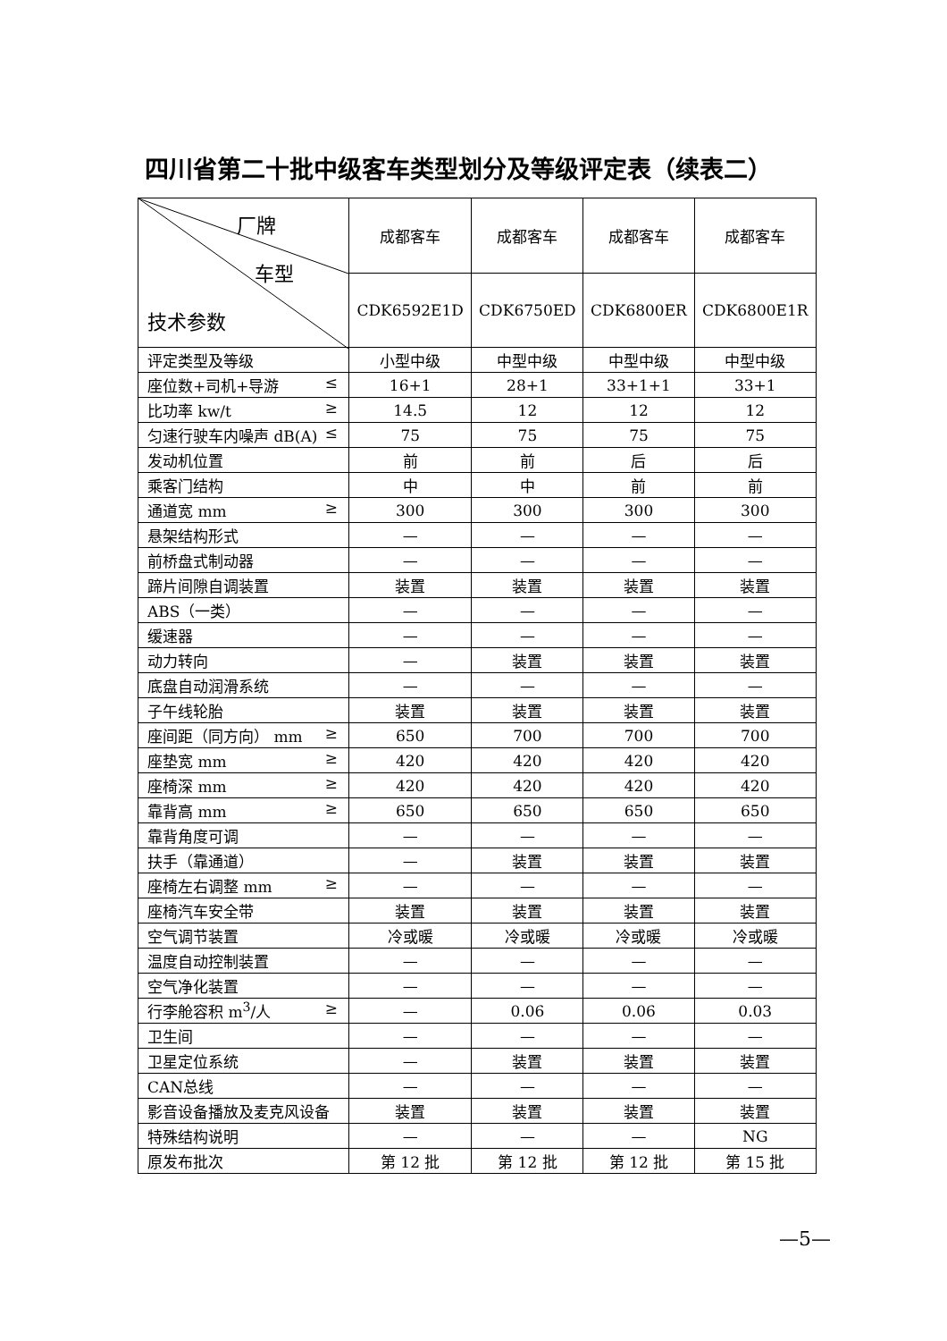四川省第二十批中级客车类型划分及等级评定表（续表二）
| 厂牌 车型 技术参数 | 成都客车 | 成都客车 | 成都客车 | 成都客车 |
| --- | --- | --- | --- | --- |
| | CDK6592E1D | CDK6750ED | CDK6800ER | CDK6800E1R |
| 评定类型及等级 | 小型中级 | 中型中级 | 中型中级 | 中型中级 |
| 座位数+司机+导游 ≤ | 16+1 | 28+1 | 33+1+1 | 33+1 |
| 比功率 kw/t ≥ | 14.5 | 12 | 12 | 12 |
| 匀速行驶车内噪声 dB(A) ≤ | 75 | 75 | 75 | 75 |
| 发动机位置 | 前 | 前 | 后 | 后 |
| 乘客门结构 | 中 | 中 | 前 | 前 |
| 通道宽 mm ≥ | 300 | 300 | 300 | 300 |
| 悬架结构形式 | — | — | — | — |
| 前桥盘式制动器 | — | — | — | — |
| 蹄片间隙自调装置 | 装置 | 装置 | 装置 | 装置 |
| ABS（一类） | — | — | — | — |
| 缓速器 | — | — | — | — |
| 动力转向 | — | 装置 | 装置 | 装置 |
| 底盘自动润滑系统 | — | — | — | — |
| 子午线轮胎 | 装置 | 装置 | 装置 | 装置 |
| 座间距（同方向） mm ≥ | 650 | 700 | 700 | 700 |
| 座垫宽 mm ≥ | 420 | 420 | 420 | 420 |
| 座椅深 mm ≥ | 420 | 420 | 420 | 420 |
| 靠背高 mm ≥ | 650 | 650 | 650 | 650 |
| 靠背角度可调 | — | — | — | — |
| 扶手（靠通道） | — | 装置 | 装置 | 装置 |
| 座椅左右调整 mm ≥ | — | — | — | — |
| 座椅汽车安全带 | 装置 | 装置 | 装置 | 装置 |
| 空气调节装置 | 冷或暖 | 冷或暖 | 冷或暖 | 冷或暖 |
| 温度自动控制装置 | — | — | — | — |
| 空气净化装置 | — | — | — | — |
| 行李舱容积 m<sup>3</sup>/人 ≥ | — | 0.06 | 0.06 | 0.03 |
| 卫生间 | — | — | — | — |
| 卫星定位系统 | — | 装置 | 装置 | 装置 |
| CAN总线 | — | — | — | — |
| 影音设备播放及麦克风设备 | 装置 | 装置 | 装置 | 装置 |
| 特殊结构说明 | — | — | — | NG |
| 原发布批次 | 第 12 批 | 第 12 批 | 第 12 批 | 第 15 批 |
—5—